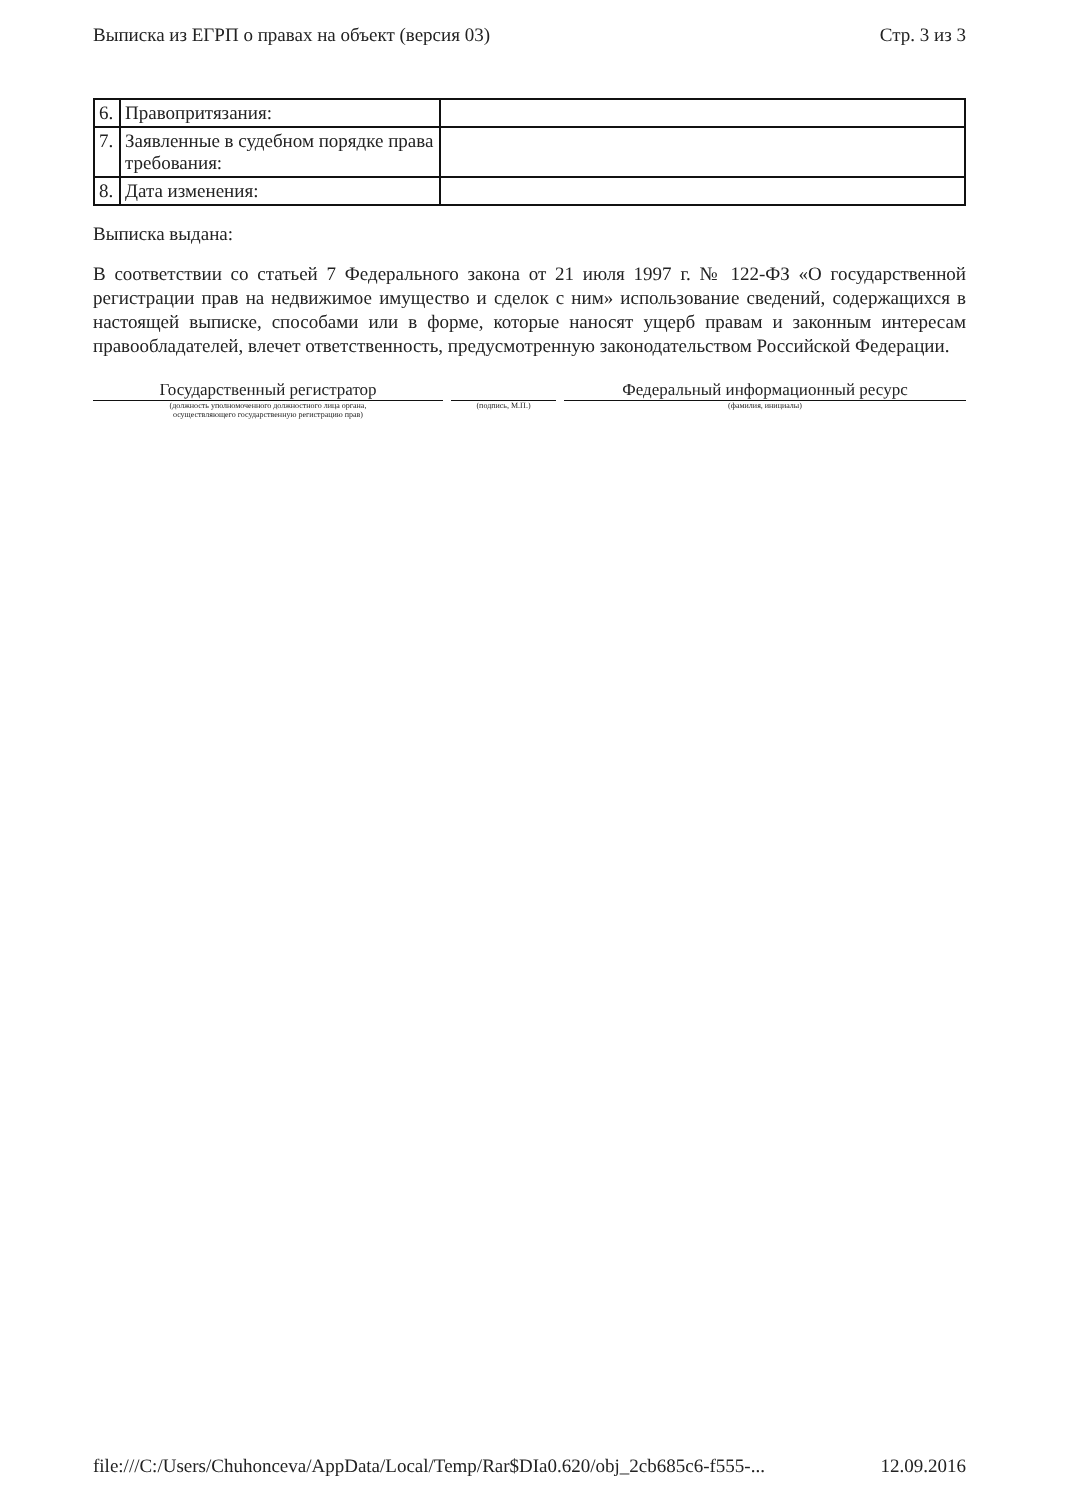Выписка из ЕГРП о правах на объект (версия 03) Стр. 3 из 3
| 6. | Правопритязания: | |
| 7. | Заявленные в судебном порядке права требования: | |
| 8. | Дата изменения: | |
Выписка выдана:
В соответствии со статьей 7 Федерального закона от 21 июля 1997 г. № 122-ФЗ «О государственной регистрации прав на недвижимое имущество и сделок с ним» использование сведений, содержащихся в настоящей выписке, способами или в форме, которые наносят ущерб правам и законным интересам правообладателей, влечет ответственность, предусмотренную законодательством Российской Федерации.
Государственный регистратор
(должность уполномоченного должностного лица органа,
осуществляющего государственную регистрацию прав)
(подпись, М.П.)
Федеральный информационный ресурс
(фамилия, инициалы)
file:///C:/Users/Chuhonceva/AppData/Local/Temp/Rar$DIa0.620/obj_2cb685c6-f555-... 12.09.2016